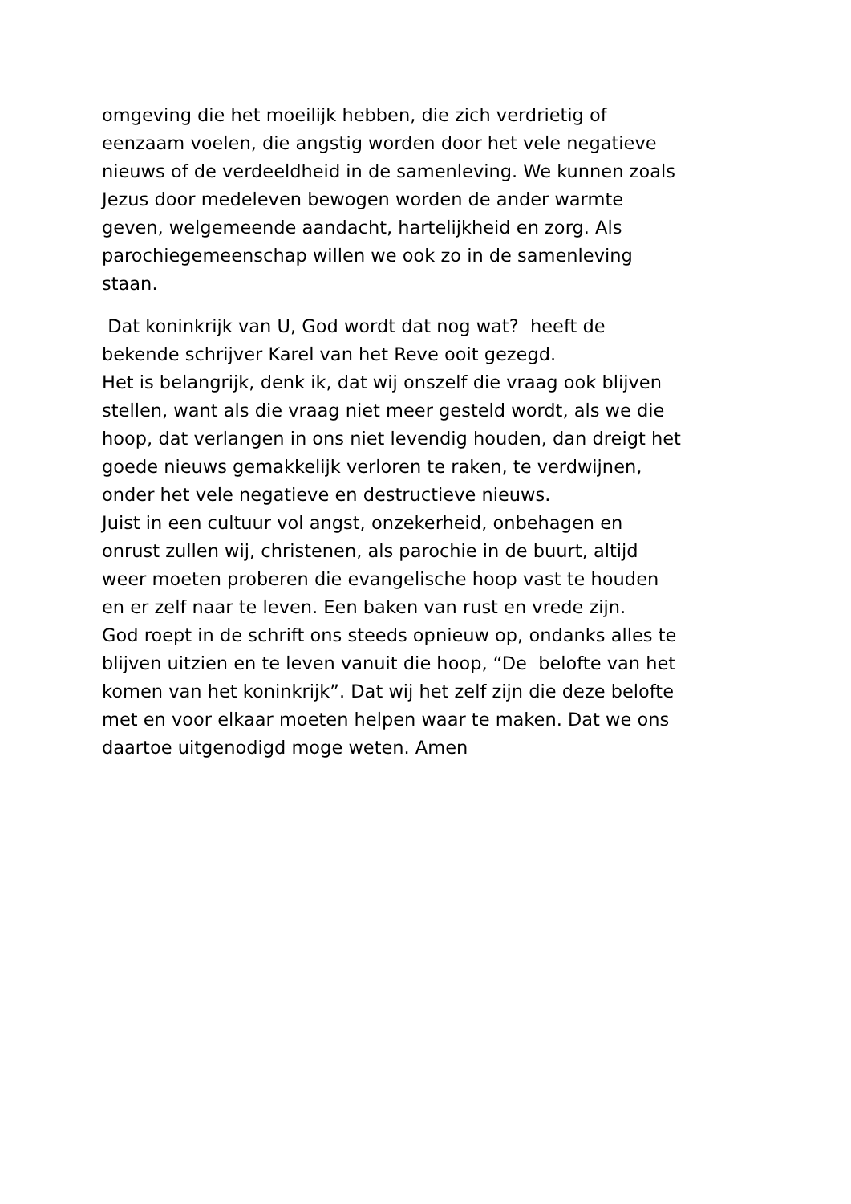omgeving die het moeilijk hebben, die zich verdrietig of
eenzaam voelen, die angstig worden door het vele negatieve
nieuws of de verdeeldheid in de samenleving. We kunnen zoals
Jezus door medeleven bewogen worden de ander warmte
geven, welgemeende aandacht, hartelijkheid en zorg. Als
parochiegemeenschap willen we ook zo in de samenleving
staan.
Dat koninkrijk van U, God wordt dat nog wat? heeft de
bekende schrijver Karel van het Reve ooit gezegd.
Het is belangrijk, denk ik, dat wij onszelf die vraag ook blijven
stellen, want als die vraag niet meer gesteld wordt, als we die
hoop, dat verlangen in ons niet levendig houden, dan dreigt het
goede nieuws gemakkelijk verloren te raken, te verdwijnen,
onder het vele negatieve en destructieve nieuws.
Juist in een cultuur vol angst, onzekerheid, onbehagen en
onrust zullen wij, christenen, als parochie in de buurt, altijd
weer moeten proberen die evangelische hoop vast te houden
en er zelf naar te leven. Een baken van rust en vrede zijn.
God roept in de schrift ons steeds opnieuw op, ondanks alles te
blijven uitzien en te leven vanuit die hoop, “De belofte van het
komen van het koninkrijk”. Dat wij het zelf zijn die deze belofte
met en voor elkaar moeten helpen waar te maken. Dat we ons
daartoe uitgenodigd moge weten. Amen